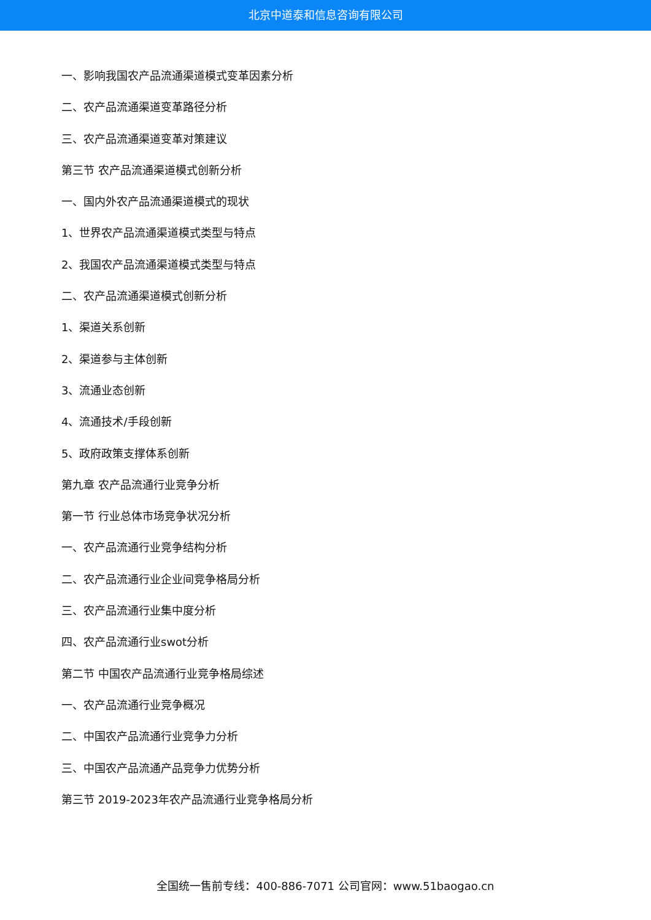北京中道泰和信息咨询有限公司
一、影响我国农产品流通渠道模式变革因素分析
二、农产品流通渠道变革路径分析
三、农产品流通渠道变革对策建议
第三节 农产品流通渠道模式创新分析
一、国内外农产品流通渠道模式的现状
1、世界农产品流通渠道模式类型与特点
2、我国农产品流通渠道模式类型与特点
二、农产品流通渠道模式创新分析
1、渠道关系创新
2、渠道参与主体创新
3、流通业态创新
4、流通技术/手段创新
5、政府政策支撑体系创新
第九章 农产品流通行业竞争分析
第一节 行业总体市场竞争状况分析
一、农产品流通行业竞争结构分析
二、农产品流通行业企业间竞争格局分析
三、农产品流通行业集中度分析
四、农产品流通行业swot分析
第二节 中国农产品流通行业竞争格局综述
一、农产品流通行业竞争概况
二、中国农产品流通行业竞争力分析
三、中国农产品流通产品竞争力优势分析
第三节 2019-2023年农产品流通行业竞争格局分析
全国统一售前专线：400-886-7071 公司官网：www.51baogao.cn